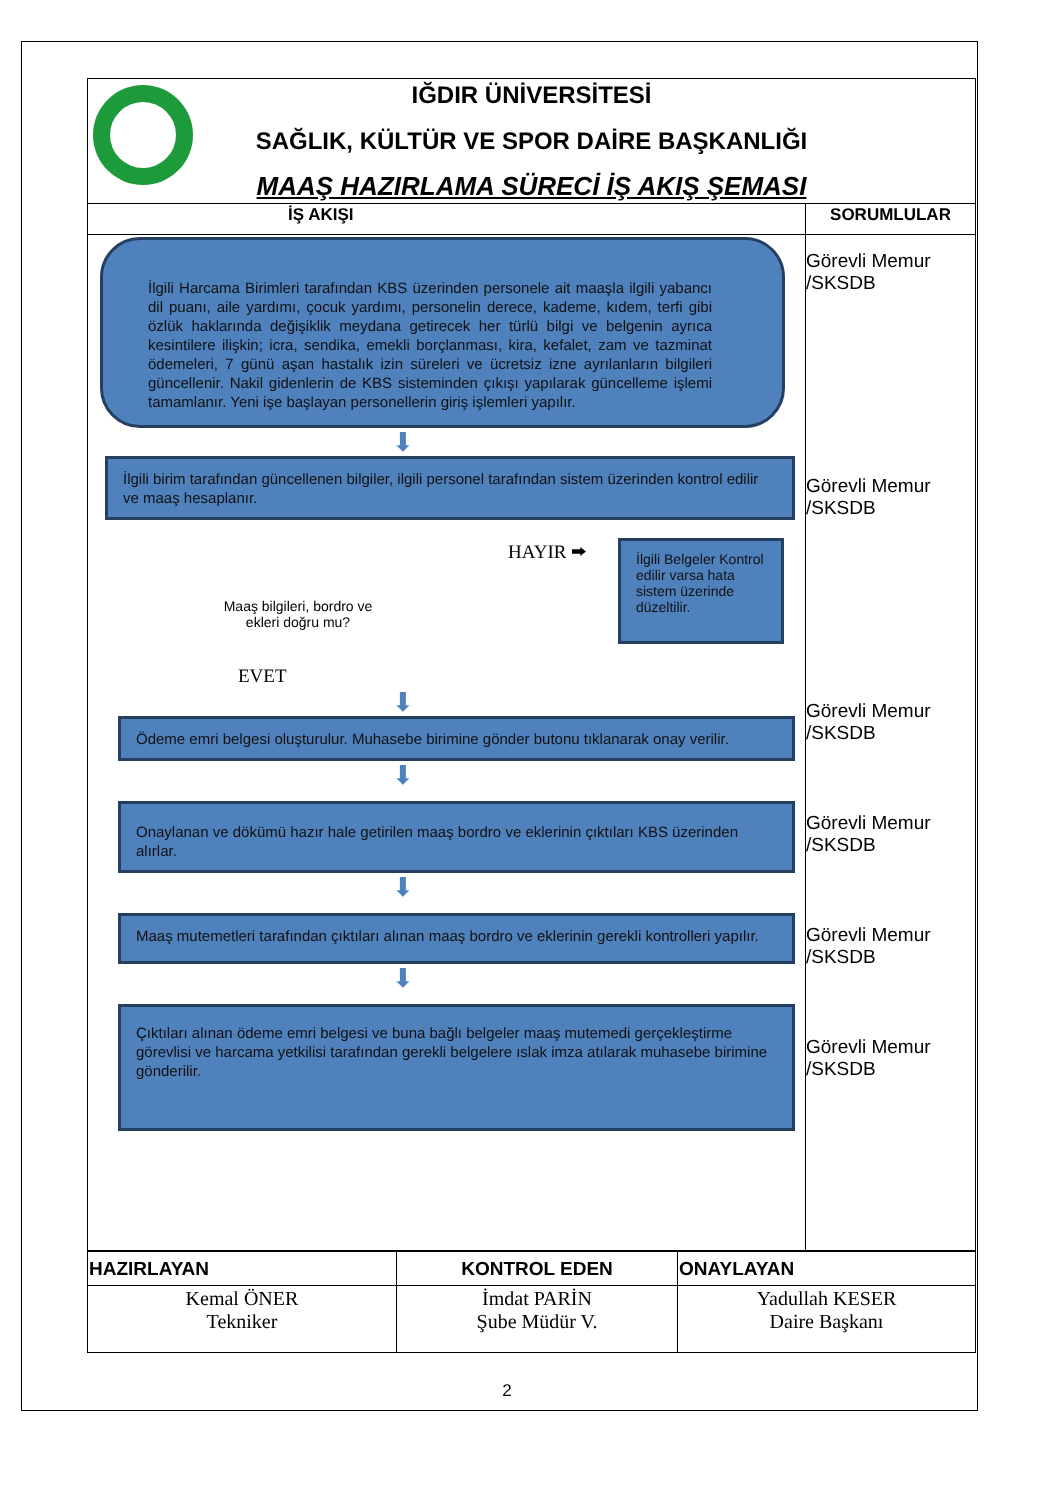IĞDIR ÜNİVERSİTESİ
SAĞLIK, KÜLTÜR VE SPOR DAİRE BAŞKANLIĞI
MAAŞ HAZIRLAMA SÜRECİ İŞ AKIŞ ŞEMASI
İŞ AKIŞI
İlgili Harcama Birimleri tarafından KBS üzerinden personele ait maaşla ilgili yabancı dil puanı, aile yardımı, çocuk yardımı, personelin derece, kademe, kıdem, terfi gibi özlük haklarında değişiklik meydana getirecek her türlü bilgi ve belgenin ayrıca kesintilere ilişkin; icra, sendika, emekli borçlanması, kira, kefalet, zam ve tazminat ödemeleri, 7 günü aşan hastalık izin süreleri ve ücretsiz izne ayrılanların bilgileri güncellenir. Nakil gidenlerin de KBS sisteminden çıkışı yapılarak güncelleme işlemi tamamlanır. Yeni işe başlayan personellerin giriş işlemleri yapılır.
⬇
İlgili birim tarafından güncellenen bilgiler, ilgili personel tarafından sistem üzerinden kontrol edilir ve maaş hesaplanır.
Maaş bilgileri, bordro ve
ekleri doğru mu?
EVET
HAYIR ⮕
İlgili Belgeler Kontrol edilir varsa hata sistem üzerinde düzeltilir.
⬇
Ödeme emri belgesi oluşturulur. Muhasebe birimine gönder butonu tıklanarak onay verilir.
⬇
Onaylanan ve dökümü hazır hale getirilen maaş bordro ve eklerinin çıktıları KBS üzerinden alırlar.
⬇
Maaş mutemetleri tarafından çıktıları alınan maaş bordro ve eklerinin gerekli kontrolleri yapılır.
⬇
Çıktıları alınan ödeme emri belgesi ve buna bağlı belgeler maaş mutemedi gerçekleştirme görevlisi ve harcama yetkilisi tarafından gerekli belgelere ıslak imza atılarak muhasebe birimine gönderilir.
SORUMLULAR
Görevli Memur
/SKSDB
Görevli Memur
/SKSDB
Görevli Memur
/SKSDB
Görevli Memur
/SKSDB
Görevli Memur
/SKSDB
Görevli Memur
/SKSDB
| HAZIRLAYAN | KONTROL EDEN | ONAYLAYAN |
| Kemal ÖNER Tekniker | İmdat PARİN Şube Müdür V. | Yadullah KESER Daire Başkanı |
2